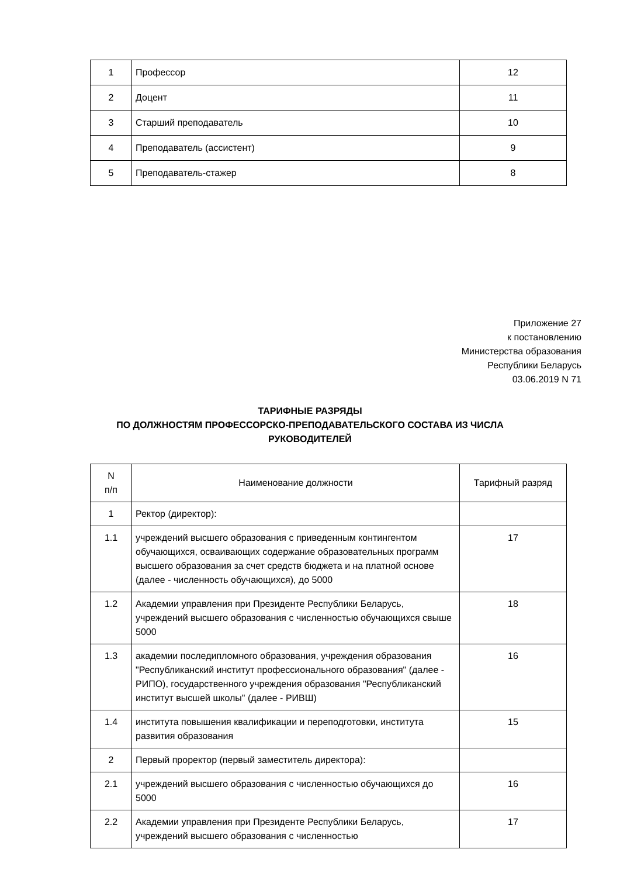| 1 | Профессор | 12 |
| 2 | Доцент | 11 |
| 3 | Старший преподаватель | 10 |
| 4 | Преподаватель (ассистент) | 9 |
| 5 | Преподаватель-стажер | 8 |
Приложение 27
к постановлению
Министерства образования
Республики Беларусь
03.06.2019 N 71
ТАРИФНЫЕ РАЗРЯДЫ
ПО ДОЛЖНОСТЯМ ПРОФЕССОРСКО-ПРЕПОДАВАТЕЛЬСКОГО СОСТАВА ИЗ ЧИСЛА
РУКОВОДИТЕЛЕЙ
| N п/п | Наименование должности | Тарифный разряд |
| --- | --- | --- |
| 1 | Ректор (директор): | |
| 1.1 | учреждений высшего образования с приведенным контингентом обучающихся, осваивающих содержание образовательных программ высшего образования за счет средств бюджета и на платной основе (далее - численность обучающихся), до 5000 | 17 |
| 1.2 | Академии управления при Президенте Республики Беларусь, учреждений высшего образования с численностью обучающихся свыше 5000 | 18 |
| 1.3 | академии последипломного образования, учреждения образования "Республиканский институт профессионального образования" (далее - РИПО), государственного учреждения образования "Республиканский институт высшей школы" (далее - РИВШ) | 16 |
| 1.4 | института повышения квалификации и переподготовки, института развития образования | 15 |
| 2 | Первый проректор (первый заместитель директора): | |
| 2.1 | учреждений высшего образования с численностью обучающихся до 5000 | 16 |
| 2.2 | Академии управления при Президенте Республики Беларусь, учреждений высшего образования с численностью | 17 |